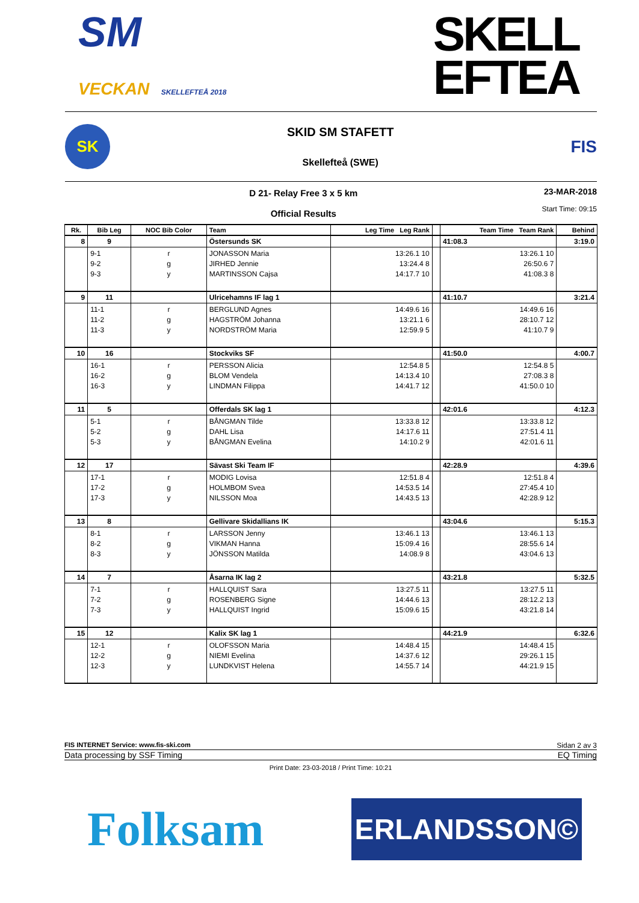SM
VECKAN SKELLEFTEÅ 2018
SKELL
EFTEA
SK
SKID SM STAFETT
Skellefteå (SWE)
FIS
D 21- Relay Free 3 x 5 km
Official Results
23-MAR-2018
Start Time: 09:15
| Rk. | Bib Leg | NOC Bib Color | Team | Leg Time Leg Rank | | Team Time Team Rank | Behind |
| --- | --- | --- | --- | --- | --- | --- | --- |
| 8 | 9 | | Östersunds SK | | | 41:08.3 | 3:19.0 |
| | 9-1 9-2 9-3 | r g y | JONASSON Maria JIRHED Jennie MARTINSSON Cajsa | 13:26.1 10 13:24.4 8 14:17.7 10 | | 13:26.1 10 26:50.6 7 41:08.3 8 | |
| 9 | 11 | | Ulricehamns IF lag 1 | | | 41:10.7 | 3:21.4 |
| | 11-1 11-2 11-3 | r g y | BERGLUND Agnes HAGSTRÖM Johanna NORDSTRÖM Maria | 14:49.6 16 13:21.1 6 12:59.9 5 | | 14:49.6 16 28:10.7 12 41:10.7 9 | |
| 10 | 16 | | Stockviks SF | | | 41:50.0 | 4:00.7 |
| | 16-1 16-2 16-3 | r g y | PERSSON Alicia BLOM Vendela LINDMAN Filippa | 12:54.8 5 14:13.4 10 14:41.7 12 | | 12:54.8 5 27:08.3 8 41:50.0 10 | |
| 11 | 5 | | Offerdals SK lag 1 | | | 42:01.6 | 4:12.3 |
| | 5-1 5-2 5-3 | r g y | BÅNGMAN Tilde DAHL Lisa BÅNGMAN Evelina | 13:33.8 12 14:17.6 11 14:10.2 9 | | 13:33.8 12 27:51.4 11 42:01.6 11 | |
| 12 | 17 | | Sävast Ski Team IF | | | 42:28.9 | 4:39.6 |
| | 17-1 17-2 17-3 | r g y | MODIG Lovisa HOLMBOM Svea NILSSON Moa | 12:51.8 4 14:53.5 14 14:43.5 13 | | 12:51.8 4 27:45.4 10 42:28.9 12 | |
| 13 | 8 | | Gellivare Skidallians IK | | | 43:04.6 | 5:15.3 |
| | 8-1 8-2 8-3 | r g y | LARSSON Jenny VIKMAN Hanna JÖNSSON Matilda | 13:46.1 13 15:09.4 16 14:08.9 8 | | 13:46.1 13 28:55.6 14 43:04.6 13 | |
| 14 | 7 | | Åsarna IK lag 2 | | | 43:21.8 | 5:32.5 |
| | 7-1 7-2 7-3 | r g y | HALLQUIST Sara ROSENBERG Signe HALLQUIST Ingrid | 13:27.5 11 14:44.6 13 15:09.6 15 | | 13:27.5 11 28:12.2 13 43:21.8 14 | |
| 15 | 12 | | Kalix SK lag 1 | | | 44:21.9 | 6:32.6 |
| | 12-1 12-2 12-3 | r g y | OLOFSSON Maria NIEMI Evelina LUNDKVIST Helena | 14:48.4 15 14:37.6 12 14:55.7 14 | | 14:48.4 15 29:26.1 15 44:21.9 15 | |
FIS INTERNET Service: www.fis-ski.com Sidan 2 av 3
Data processing by SSF Timing EQ Timing
Print Date: 23-03-2018 / Print Time: 10:21
Folksam
ERLANDSSON©